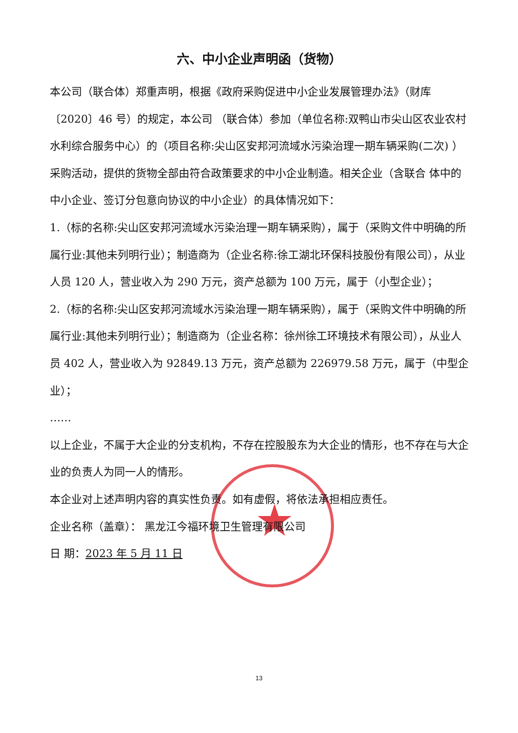★
六、中小企业声明函（货物）
本公司（联合体）郑重声明，根据《政府采购促进中小企业发展管理办法》（财库〔2020〕46 号）的规定，本公司 （联合体）参加（单位名称:双鸭山市尖山区农业农村水利综合服务中心）的（项目名称:尖山区安邦河流域水污染治理一期车辆采购(二次) ）采购活动，提供的货物全部由符合政策要求的中小企业制造。相关企业（含联合 体中的中小企业、签订分包意向协议的中小企业）的具体情况如下：
1.（标的名称:尖山区安邦河流域水污染治理一期车辆采购），属于（采购文件中明确的所属行业:其他未列明行业）；制造商为（企业名称:徐工湖北环保科技股份有限公司），从业人员 120 人，营业收入为 290 万元，资产总额为 100 万元，属于（小型企业）；
2.（标的名称:尖山区安邦河流域水污染治理一期车辆采购），属于（采购文件中明确的所属行业:其他未列明行业）；制造商为（企业名称：徐州徐工环境技术有限公司），从业人员 402 人，营业收入为 92849.13 万元，资产总额为 226979.58 万元，属于（中型企业）；
……
以上企业，不属于大企业的分支机构，不存在控股股东为大企业的情形，也不存在与大企业的负责人为同一人的情形。
本企业对上述声明内容的真实性负责。如有虚假，将依法承担相应责任。
企业名称（盖章）： 黑龙江今福环境卫生管理有限公司
日 期：2023 年 5 月 11 日
13